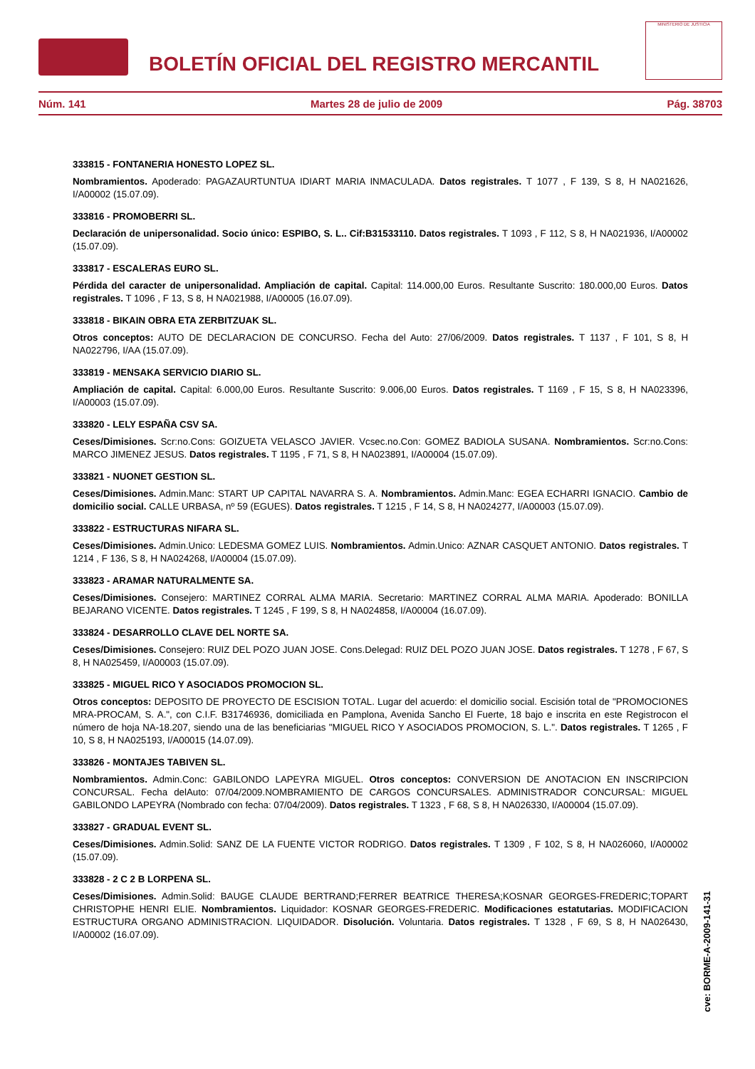BOLETÍN OFICIAL DEL REGISTRO MERCANTIL
MINISTERIO DE JUSTICIA
Núm. 141 Martes 28 de julio de 2009 Pág. 38703
333815 - FONTANERIA HONESTO LOPEZ SL.
Nombramientos. Apoderado: PAGAZAURTUNTUA IDIART MARIA INMACULADA. Datos registrales. T 1077 , F 139, S 8, H NA021626, I/A00002 (15.07.09).
333816 - PROMOBERRI SL.
Declaración de unipersonalidad. Socio único: ESPIBO, S. L.. Cif:B31533110. Datos registrales. T 1093 , F 112, S 8, H NA021936, I/A00002 (15.07.09).
333817 - ESCALERAS EURO SL.
Pérdida del caracter de unipersonalidad. Ampliación de capital. Capital: 114.000,00 Euros. Resultante Suscrito: 180.000,00 Euros. Datos registrales. T 1096 , F 13, S 8, H NA021988, I/A00005 (16.07.09).
333818 - BIKAIN OBRA ETA ZERBITZUAK SL.
Otros conceptos: AUTO DE DECLARACION DE CONCURSO. Fecha del Auto: 27/06/2009. Datos registrales. T 1137 , F 101, S 8, H NA022796, I/AA (15.07.09).
333819 - MENSAKA SERVICIO DIARIO SL.
Ampliación de capital. Capital: 6.000,00 Euros. Resultante Suscrito: 9.006,00 Euros. Datos registrales. T 1169 , F 15, S 8, H NA023396, I/A00003 (15.07.09).
333820 - LELY ESPAÑA CSV SA.
Ceses/Dimisiones. Scr:no.Cons: GOIZUETA VELASCO JAVIER. Vcsec.no.Con: GOMEZ BADIOLA SUSANA. Nombramientos. Scr:no.Cons: MARCO JIMENEZ JESUS. Datos registrales. T 1195 , F 71, S 8, H NA023891, I/A00004 (15.07.09).
333821 - NUONET GESTION SL.
Ceses/Dimisiones. Admin.Manc: START UP CAPITAL NAVARRA S. A. Nombramientos. Admin.Manc: EGEA ECHARRI IGNACIO. Cambio de domicilio social. CALLE URBASA, nº 59 (EGUES). Datos registrales. T 1215 , F 14, S 8, H NA024277, I/A00003 (15.07.09).
333822 - ESTRUCTURAS NIFARA SL.
Ceses/Dimisiones. Admin.Unico: LEDESMA GOMEZ LUIS. Nombramientos. Admin.Unico: AZNAR CASQUET ANTONIO. Datos registrales. T 1214 , F 136, S 8, H NA024268, I/A00004 (15.07.09).
333823 - ARAMAR NATURALMENTE SA.
Ceses/Dimisiones. Consejero: MARTINEZ CORRAL ALMA MARIA. Secretario: MARTINEZ CORRAL ALMA MARIA. Apoderado: BONILLA BEJARANO VICENTE. Datos registrales. T 1245 , F 199, S 8, H NA024858, I/A00004 (16.07.09).
333824 - DESARROLLO CLAVE DEL NORTE SA.
Ceses/Dimisiones. Consejero: RUIZ DEL POZO JUAN JOSE. Cons.Delegad: RUIZ DEL POZO JUAN JOSE. Datos registrales. T 1278 , F 67, S 8, H NA025459, I/A00003 (15.07.09).
333825 - MIGUEL RICO Y ASOCIADOS PROMOCION SL.
Otros conceptos: DEPOSITO DE PROYECTO DE ESCISION TOTAL. Lugar del acuerdo: el domicilio social. Escisión total de "PROMOCIONES MRA-PROCAM, S. A.", con C.I.F. B31746936, domiciliada en Pamplona, Avenida Sancho El Fuerte, 18 bajo e inscrita en este Registrocon el número de hoja NA-18.207, siendo una de las beneficiarias "MIGUEL RICO Y ASOCIADOS PROMOCION, S. L.". Datos registrales. T 1265 , F 10, S 8, H NA025193, I/A00015 (14.07.09).
333826 - MONTAJES TABIVEN SL.
Nombramientos. Admin.Conc: GABILONDO LAPEYRA MIGUEL. Otros conceptos: CONVERSION DE ANOTACION EN INSCRIPCION CONCURSAL. Fecha delAuto: 07/04/2009.NOMBRAMIENTO DE CARGOS CONCURSALES. ADMINISTRADOR CONCURSAL: MIGUEL GABILONDO LAPEYRA (Nombrado con fecha: 07/04/2009). Datos registrales. T 1323 , F 68, S 8, H NA026330, I/A00004 (15.07.09).
333827 - GRADUAL EVENT SL.
Ceses/Dimisiones. Admin.Solid: SANZ DE LA FUENTE VICTOR RODRIGO. Datos registrales. T 1309 , F 102, S 8, H NA026060, I/A00002 (15.07.09).
333828 - 2 C 2 B LORPENA SL.
Ceses/Dimisiones. Admin.Solid: BAUGE CLAUDE BERTRAND;FERRER BEATRICE THERESA;KOSNAR GEORGES-FREDERIC;TOPART CHRISTOPHE HENRI ELIE. Nombramientos. Liquidador: KOSNAR GEORGES-FREDERIC. Modificaciones estatutarias. MODIFICACION ESTRUCTURA ORGANO ADMINISTRACION. LIQUIDADOR. Disolución. Voluntaria. Datos registrales. T 1328 , F 69, S 8, H NA026430, I/A00002 (16.07.09).
cve: BORME-A-2009-141-31